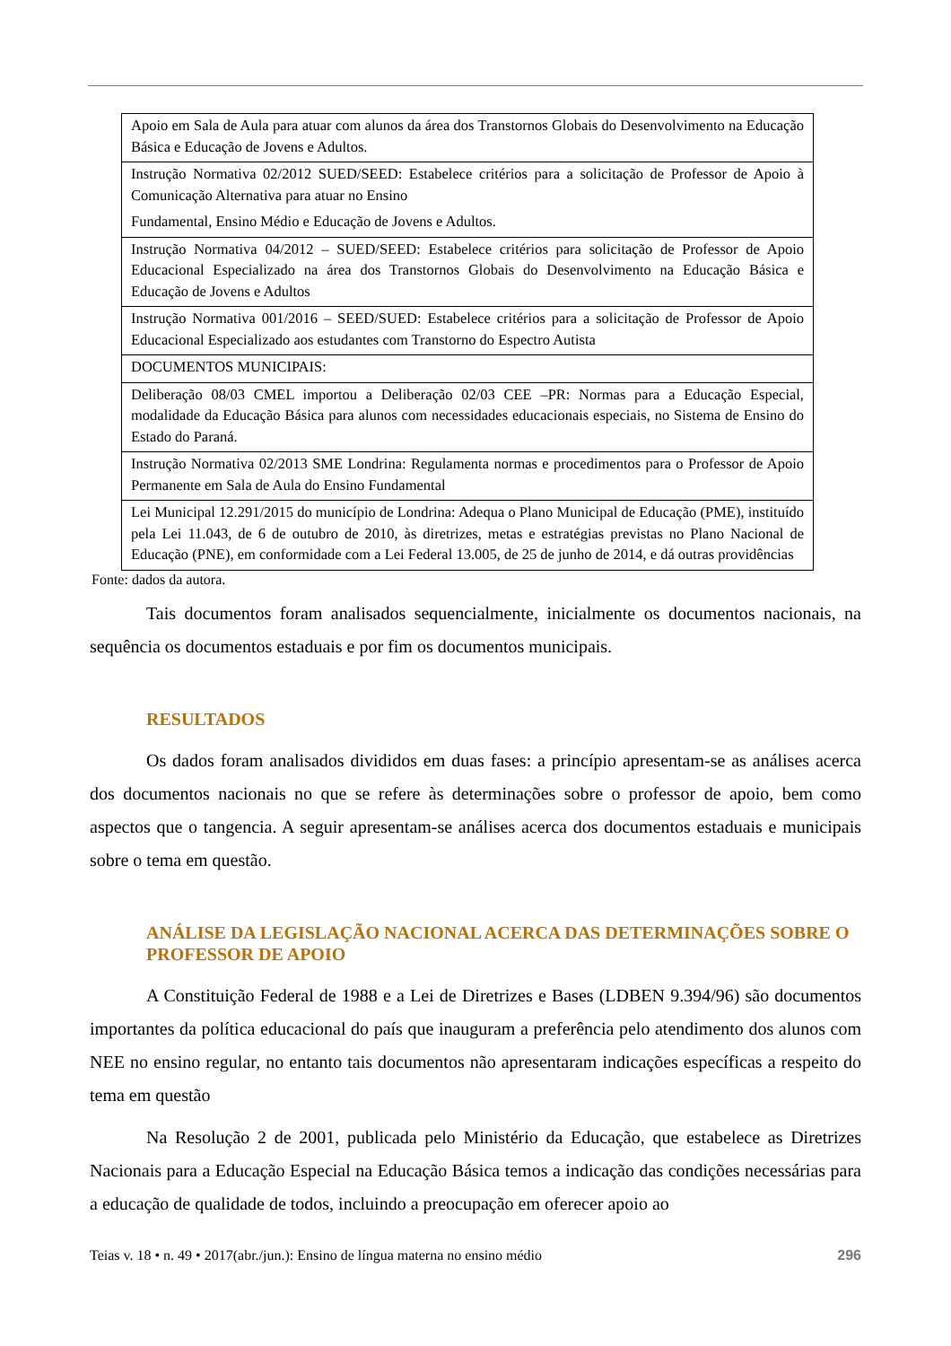| Apoio em Sala de Aula para atuar com alunos da área dos Transtornos Globais do Desenvolvimento na Educação Básica e Educação de Jovens e Adultos. |
| Instrução Normativa 02/2012 SUED/SEED: Estabelece critérios para a solicitação de Professor de Apoio à Comunicação Alternativa para atuar no Ensino Fundamental, Ensino Médio e Educação de Jovens e Adultos. |
| Instrução Normativa 04/2012 – SUED/SEED: Estabelece critérios para solicitação de Professor de Apoio Educacional Especializado na área dos Transtornos Globais do Desenvolvimento na Educação Básica e Educação de Jovens e Adultos |
| Instrução Normativa 001/2016 – SEED/SUED: Estabelece critérios para a solicitação de Professor de Apoio Educacional Especializado aos estudantes com Transtorno do Espectro Autista |
| DOCUMENTOS MUNICIPAIS: |
| Deliberação 08/03 CMEL importou a Deliberação 02/03 CEE –PR: Normas para a Educação Especial, modalidade da Educação Básica para alunos com necessidades educacionais especiais, no Sistema de Ensino do Estado do Paraná. |
| Instrução Normativa 02/2013 SME Londrina: Regulamenta normas e procedimentos para o Professor de Apoio Permanente em Sala de Aula do Ensino Fundamental |
| Lei Municipal 12.291/2015 do município de Londrina: Adequa o Plano Municipal de Educação (PME), instituído pela Lei 11.043, de 6 de outubro de 2010, às diretrizes, metas e estratégias previstas no Plano Nacional de Educação (PNE), em conformidade com a Lei Federal 13.005, de 25 de junho de 2014, e dá outras providências |
Fonte: dados da autora.
Tais documentos foram analisados sequencialmente, inicialmente os documentos nacionais, na sequência os documentos estaduais e por fim os documentos municipais.
RESULTADOS
Os dados foram analisados divididos em duas fases: a princípio apresentam-se as análises acerca dos documentos nacionais no que se refere às determinações sobre o professor de apoio, bem como aspectos que o tangencia. A seguir apresentam-se análises acerca dos documentos estaduais e municipais sobre o tema em questão.
ANÁLISE DA LEGISLAÇÃO NACIONAL ACERCA DAS DETERMINAÇÕES SOBRE O PROFESSOR DE APOIO
A Constituição Federal de 1988 e a Lei de Diretrizes e Bases (LDBEN 9.394/96) são documentos importantes da política educacional do país que inauguram a preferência pelo atendimento dos alunos com NEE no ensino regular, no entanto tais documentos não apresentaram indicações específicas a respeito do tema em questão
Na Resolução 2 de 2001, publicada pelo Ministério da Educação, que estabelece as Diretrizes Nacionais para a Educação Especial na Educação Básica temos a indicação das condições necessárias para a educação de qualidade de todos, incluindo a preocupação em oferecer apoio ao
Teias v. 18 • n. 49 • 2017(abr./jun.): Ensino de língua materna no ensino médio 296